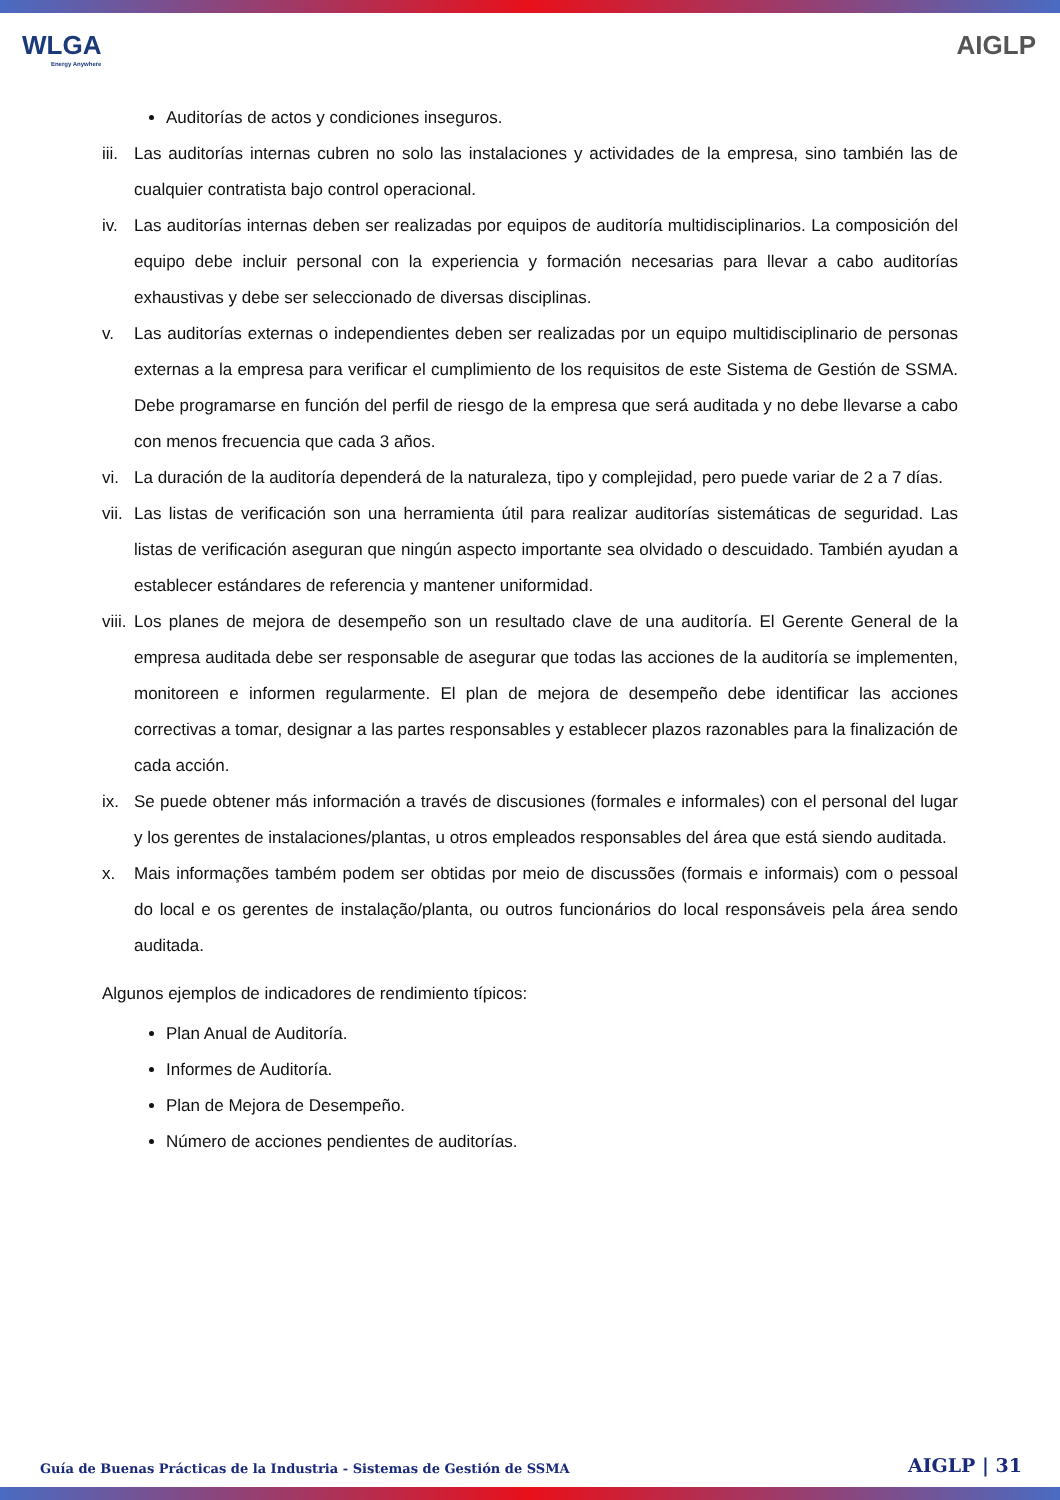WLGA
Energy Anywhere
AIGLP
Auditorías de actos y condiciones inseguros.
iii. Las auditorías internas cubren no solo las instalaciones y actividades de la empresa, sino también las de cualquier contratista bajo control operacional.
iv. Las auditorías internas deben ser realizadas por equipos de auditoría multidisciplinarios. La composición del equipo debe incluir personal con la experiencia y formación necesarias para llevar a cabo auditorías exhaustivas y debe ser seleccionado de diversas disciplinas.
v. Las auditorías externas o independientes deben ser realizadas por un equipo multidisciplinario de personas externas a la empresa para verificar el cumplimiento de los requisitos de este Sistema de Gestión de SSMA. Debe programarse en función del perfil de riesgo de la empresa que será auditada y no debe llevarse a cabo con menos frecuencia que cada 3 años.
vi. La duración de la auditoría dependerá de la naturaleza, tipo y complejidad, pero puede variar de 2 a 7 días.
vii. Las listas de verificación son una herramienta útil para realizar auditorías sistemáticas de seguridad. Las listas de verificación aseguran que ningún aspecto importante sea olvidado o descuidado. También ayudan a establecer estándares de referencia y mantener uniformidad.
viii. Los planes de mejora de desempeño son un resultado clave de una auditoría. El Gerente General de la empresa auditada debe ser responsable de asegurar que todas las acciones de la auditoría se implementen, monitoreen e informen regularmente. El plan de mejora de desempeño debe identificar las acciones correctivas a tomar, designar a las partes responsables y establecer plazos razonables para la finalización de cada acción.
ix. Se puede obtener más información a través de discusiones (formales e informales) con el personal del lugar y los gerentes de instalaciones/plantas, u otros empleados responsables del área que está siendo auditada.
x. Mais informações também podem ser obtidas por meio de discussões (formais e informais) com o pessoal do local e os gerentes de instalação/planta, ou outros funcionários do local responsáveis pela área sendo auditada.
Algunos ejemplos de indicadores de rendimiento típicos:
Plan Anual de Auditoría.
Informes de Auditoría.
Plan de Mejora de Desempeño.
Número de acciones pendientes de auditorías.
Guía de Buenas Prácticas de la Industria - Sistemas de Gestión de SSMA AIGLP | 31